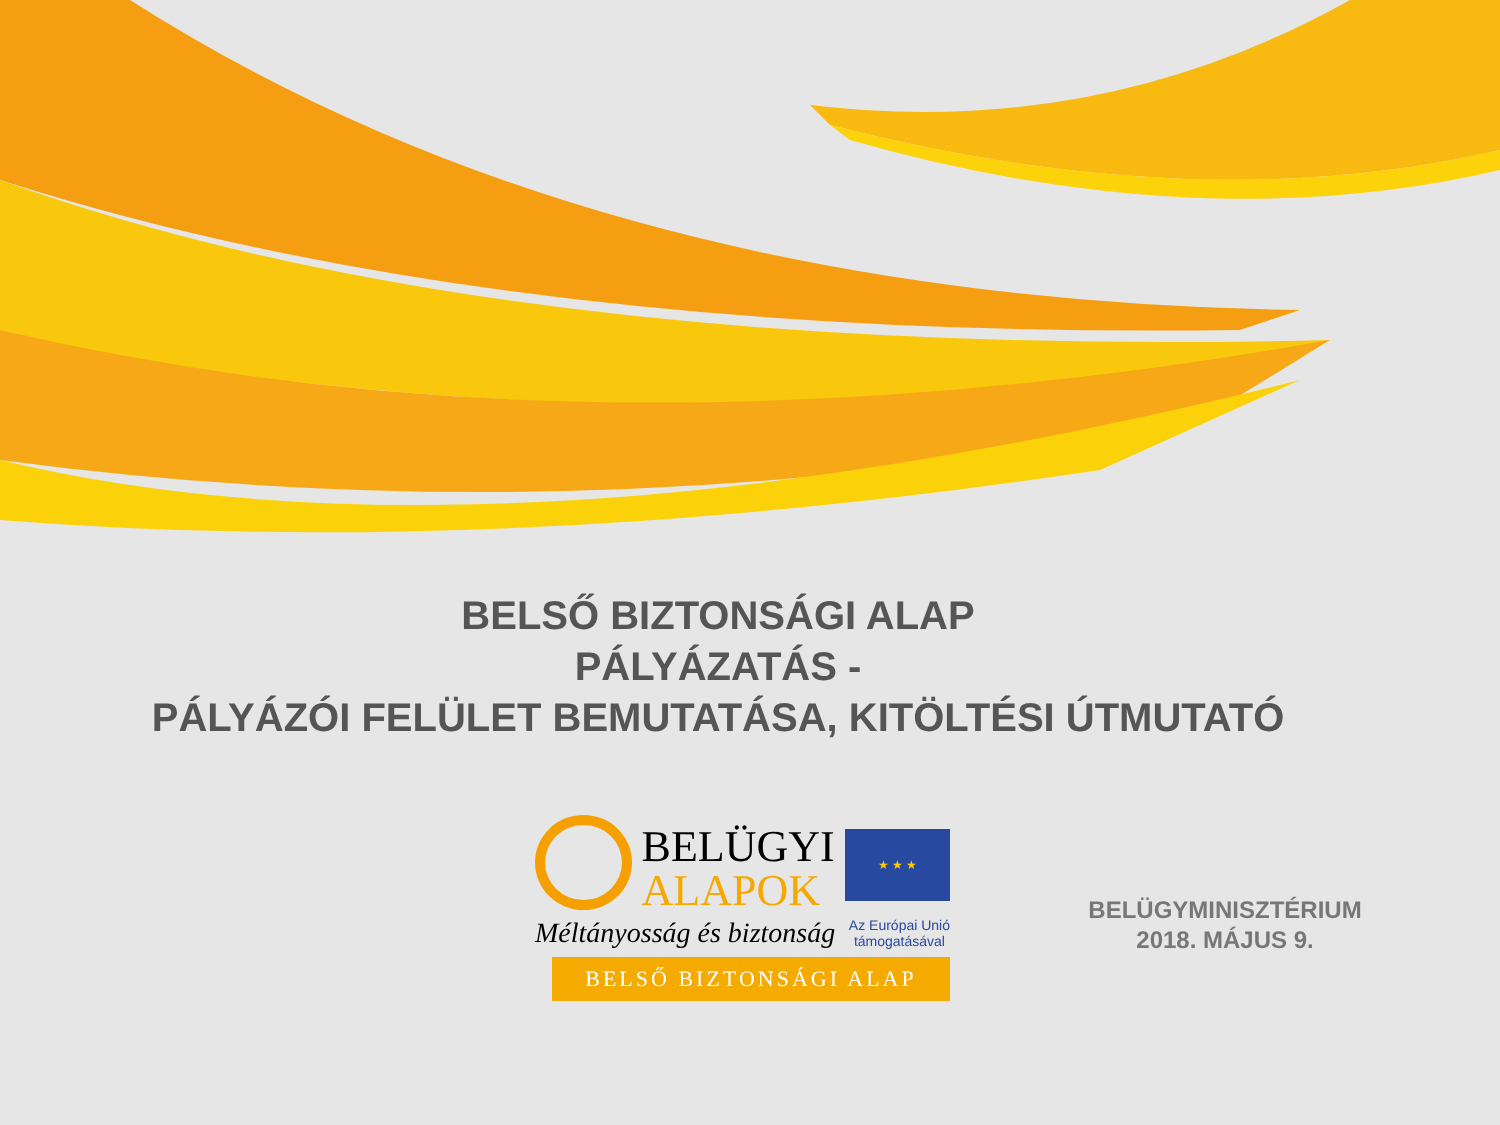BELSŐ BIZTONSÁGI ALAP
PÁLYÁZATÁS -
PÁLYÁZÓI FELÜLET BEMUTATÁSA, KITÖLTÉSI ÚTMUTATÓ
BELÜGYI
ALAPOK
★ ★ ★
Méltányosság és biztonság Az Európai Unió
támogatásával
BELSŐ BIZTONSÁGI ALAP
BELÜGYMINISZTÉRIUM
2018. MÁJUS 9.